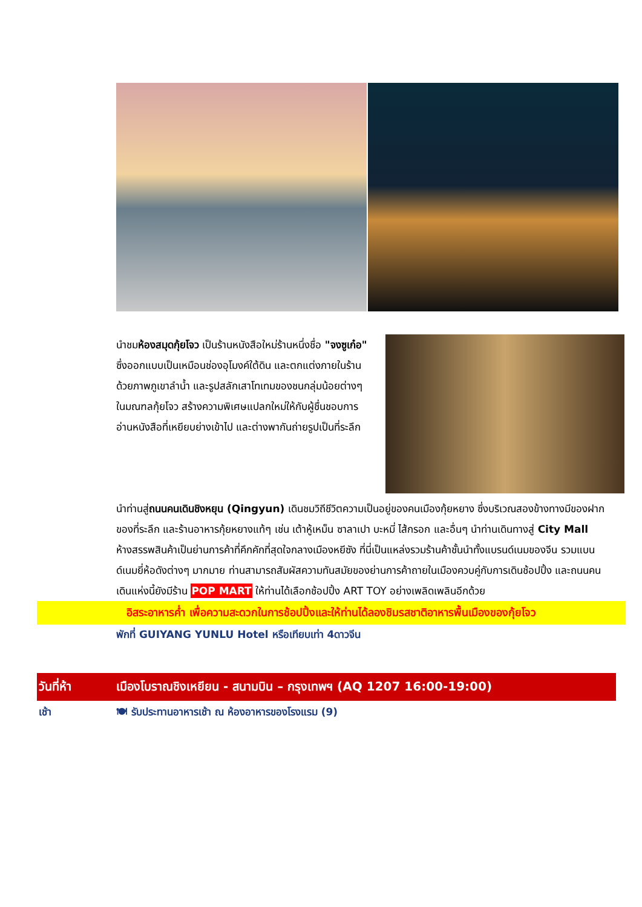นำชมห้องสมุดกุ้ยโจว เป็นร้านหนังสือใหม่ร้านหนึ่งชื่อ "จงซูเก๋อ" ซึ่งออกแบบเป็นเหมือนช่องอุโมงค์ใต้ดิน และตกแต่งภายในร้านด้วยภาพภูเขาลำน้ำ และรูปสลักเสาโทเทมของชนกลุ่มน้อยต่างๆในมณฑลกุ้ยโจว สร้างความพิเศษแปลกใหม่ให้กับผู้ชื่นชอบการอ่านหนังสือที่เหยียบย่างเข้าไป และต่างพากันถ่ายรูปเป็นที่ระลึก
นำท่านสู่ถนนคนเดินชิงหยุน (Qingyun) เดินชมวิถีชีวิตความเป็นอยู่ของคนเมืองกุ้ยหยาง ซึ่งบริเวณสองข้างทางมีของฝาก ของที่ระลึก และร้านอาหารกุ้ยหยางแท้ๆ เช่น เต้าหู้เหม็น ซาลาเปา บะหมี่ ไส้กรอก และอื่นๆ นำท่านเดินทางสู่ City Mall ห้างสรรพสินค้าเป็นย่านการค้าที่คึกคักที่สุดใจกลางเมืองหยีซัง ที่นี่เป็นแหล่งรวมร้านค้าชั้นนำทั้งแบรนด์เนมของจีน รวมแบนด์เนมยี่ห้อดังต่างๆ มากมาย ท่านสามารถสัมผัสความทันสมัยของย่านการค้าถายในเมืองควบคู่กับการเดินช้อปปิ้ง และถนนคนเดินแห่งนี้ยังมีร้าน POP MART ให้ท่านได้เลือกช้อปปิ้ง ART TOY อย่างเพลิดเพลินอีกด้วย
อิสระอาหารค่ำ เพื่อความสะดวกในการช้อปปิ้งและให้ท่านได้ลองชิมรสชาติอาหารพื้นเมืองของกุ้ยโจว
พักที่ GUIYANG YUNLU Hotel หรือเทียบเท่า 4ดาวจีน
วันที่ห้า เมืองโบราณชิงเหยียน - สนามบิน – กรุงเทพฯ (AQ 1207 16:00-19:00)
เช้า 🍽 รับประทานอาหารเช้า ณ ห้องอาหารของโรงแรม (9)